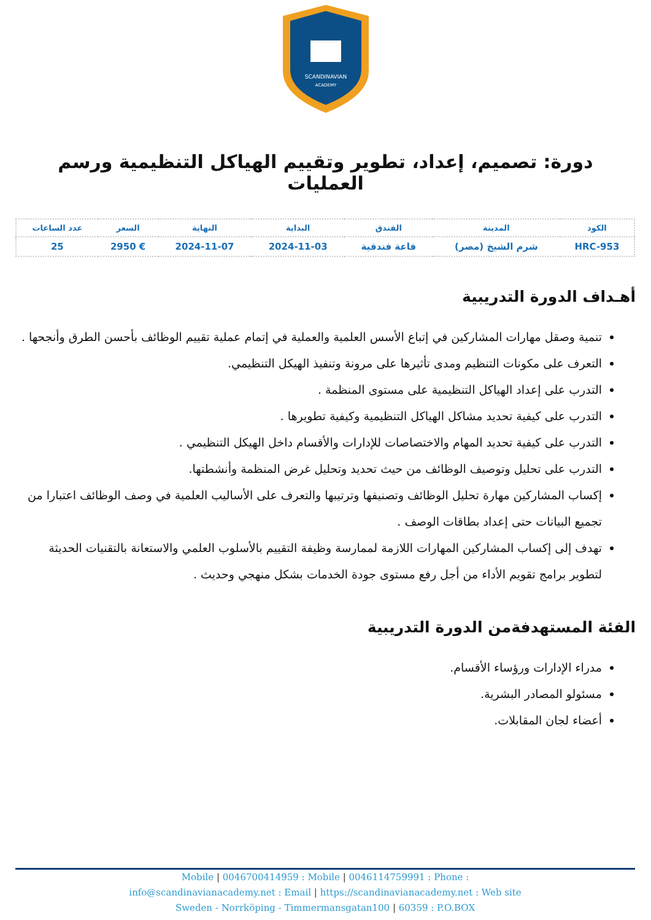SCANDINAVIAN
ACADEMY
دورة: تصميم، إعداد، تطوير وتقييم الهياكل التنظيمية ورسم العمليات
| الكود | المدينة | الفندق | البداية | النهاية | السعر | عدد الساعات |
| --- | --- | --- | --- | --- | --- | --- |
| HRC-953 | شرم الشيخ (مصر) | قاعة فندقية | 2024-11-03 | 2024-11-07 | € 2950 | 25 |
أهـداف الدورة التدريبية
تنمية وصقل مهارات المشاركين في إتباع الأسس العلمية والعملية في إتمام عملية تقييم الوظائف بأحسن الطرق وأنجحها .
التعرف على مكونات التنظيم ومدى تأثيرها على مرونة وتنفيذ الهيكل التنظيمي.
التدرب على إعداد الهياكل التنظيمية على مستوى المنظمة .
التدرب على كيفية تحديد مشاكل الهياكل التنظيمية وكيفية تطويرها .
التدرب على كيفية تحديد المهام والاختصاصات للإدارات والأقسام داخل الهيكل التنظيمي .
التدرب على تحليل وتوصيف الوظائف من حيث تحديد وتحليل غرض المنظمة وأنشطتها.
إكساب المشاركين مهارة تحليل الوظائف وتصنيفها وترتيبها والتعرف على الأساليب العلمية في وصف الوظائف اعتبارا من تجميع البيانات حتى إعداد بطاقات الوصف .
تهدف إلى إكساب المشاركين المهارات اللازمة لممارسة وظيفة التقييم بالأسلوب العلمي والاستعانة بالتقنيات الحديثة لتطوير برامج تقويم الأداء من أجل رفع مستوى جودة الخدمات بشكل منهجي وحديث .
الفئة المستهدفةمن الدورة التدريبية
مدراء الإدارات ورؤساء الأقسام.
مسئولو المصادر البشرية.
أعضاء لجان المقابلات.
Mobile | 0046700414959 : Mobile | 0046114759991 : Phone :
info@scandinavianacademy.net : Email | https://scandinavianacademy.net : Web site
Sweden - Norrköping - Timmermansgatan100 | 60359 : P.O.BOX